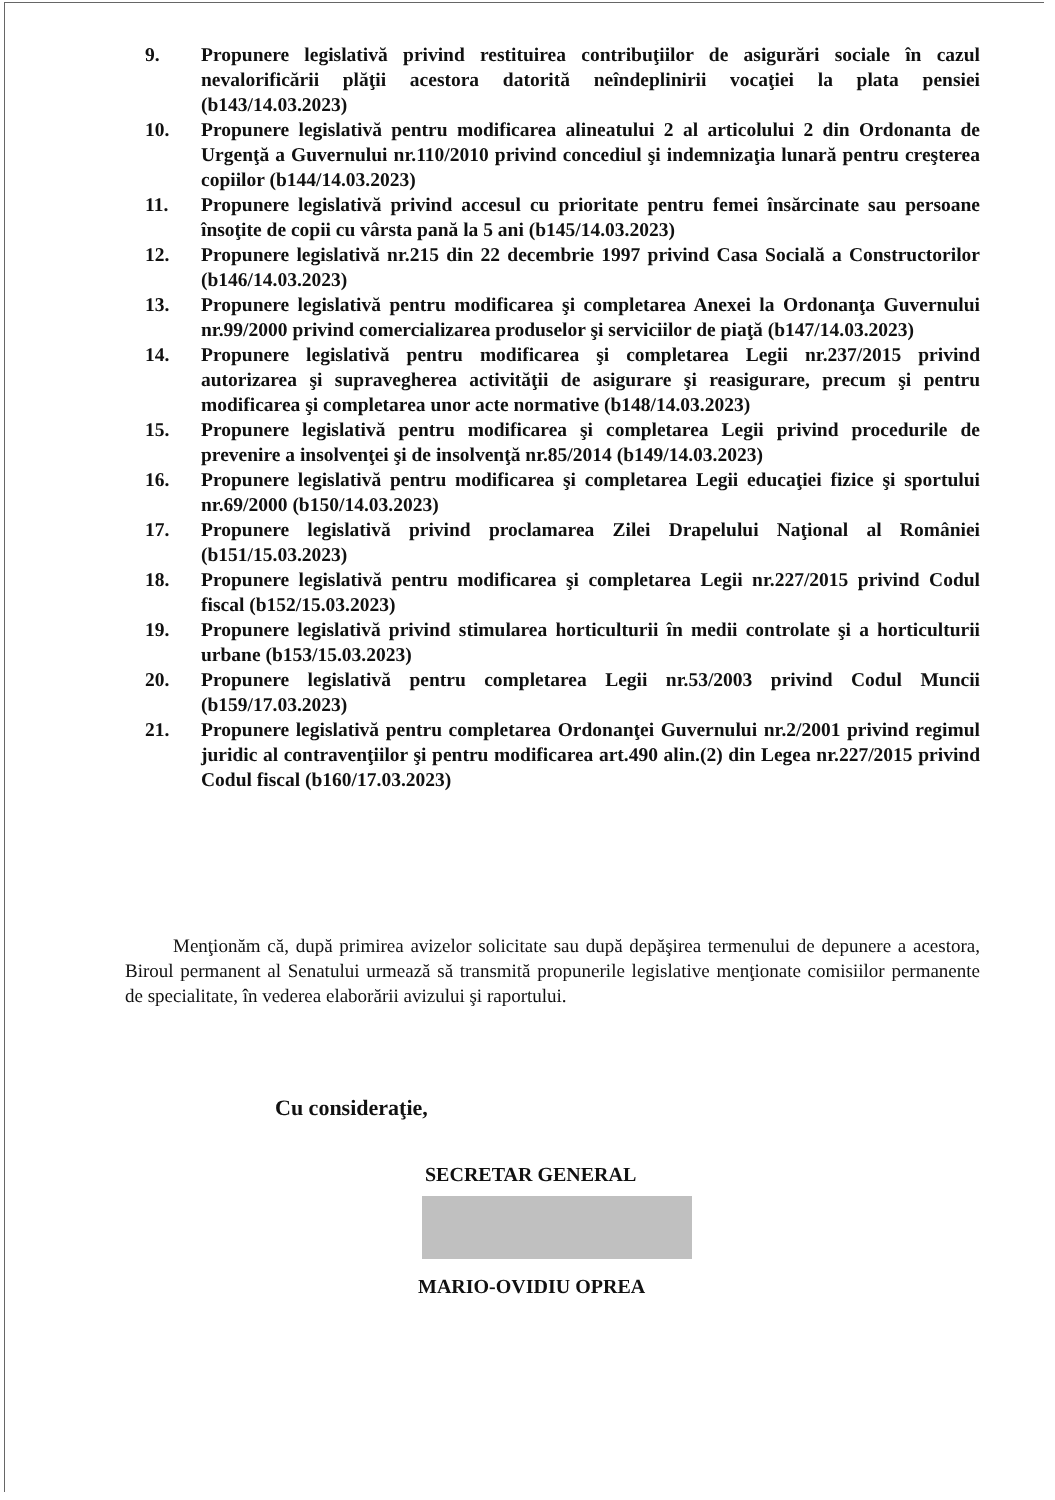9. Propunere legislativă privind restituirea contribuţiilor de asigurări sociale în cazul nevalorificării plăţii acestora datorită neîndeplinirii vocaţiei la plata pensiei (b143/14.03.2023)
10. Propunere legislativă pentru modificarea alineatului 2 al articolului 2 din Ordonanta de Urgenţă a Guvernului nr.110/2010 privind concediul şi indemnizaţia lunară pentru creşterea copiilor (b144/14.03.2023)
11. Propunere legislativă privind accesul cu prioritate pentru femei însărcinate sau persoane însoţite de copii cu vârsta pană la 5 ani (b145/14.03.2023)
12. Propunere legislativă nr.215 din 22 decembrie 1997 privind Casa Socială a Constructorilor (b146/14.03.2023)
13. Propunere legislativă pentru modificarea şi completarea Anexei la Ordonanţa Guvernului nr.99/2000 privind comercializarea produselor şi serviciilor de piaţă (b147/14.03.2023)
14. Propunere legislativă pentru modificarea şi completarea Legii nr.237/2015 privind autorizarea şi supravegherea activităţii de asigurare şi reasigurare, precum şi pentru modificarea şi completarea unor acte normative (b148/14.03.2023)
15. Propunere legislativă pentru modificarea şi completarea Legii privind procedurile de prevenire a insolvenţei şi de insolvenţă nr.85/2014 (b149/14.03.2023)
16. Propunere legislativă pentru modificarea şi completarea Legii educaţiei fizice şi sportului nr.69/2000 (b150/14.03.2023)
17. Propunere legislativă privind proclamarea Zilei Drapelului Naţional al României (b151/15.03.2023)
18. Propunere legislativă pentru modificarea şi completarea Legii nr.227/2015 privind Codul fiscal (b152/15.03.2023)
19. Propunere legislativă privind stimularea horticulturii în medii controlate şi a horticulturii urbane (b153/15.03.2023)
20. Propunere legislativă pentru completarea Legii nr.53/2003 privind Codul Muncii (b159/17.03.2023)
21. Propunere legislativă pentru completarea Ordonanţei Guvernului nr.2/2001 privind regimul juridic al contravenţiilor şi pentru modificarea art.490 alin.(2) din Legea nr.227/2015 privind Codul fiscal (b160/17.03.2023)
Menţionăm că, după primirea avizelor solicitate sau după depăşirea termenului de depunere a acestora, Biroul permanent al Senatului urmează să transmită propunerile legislative menţionate comisiilor permanente de specialitate, în vederea elaborării avizului şi raportului.
Cu consideraţie,
SECRETAR GENERAL
MARIO-OVIDIU OPREA